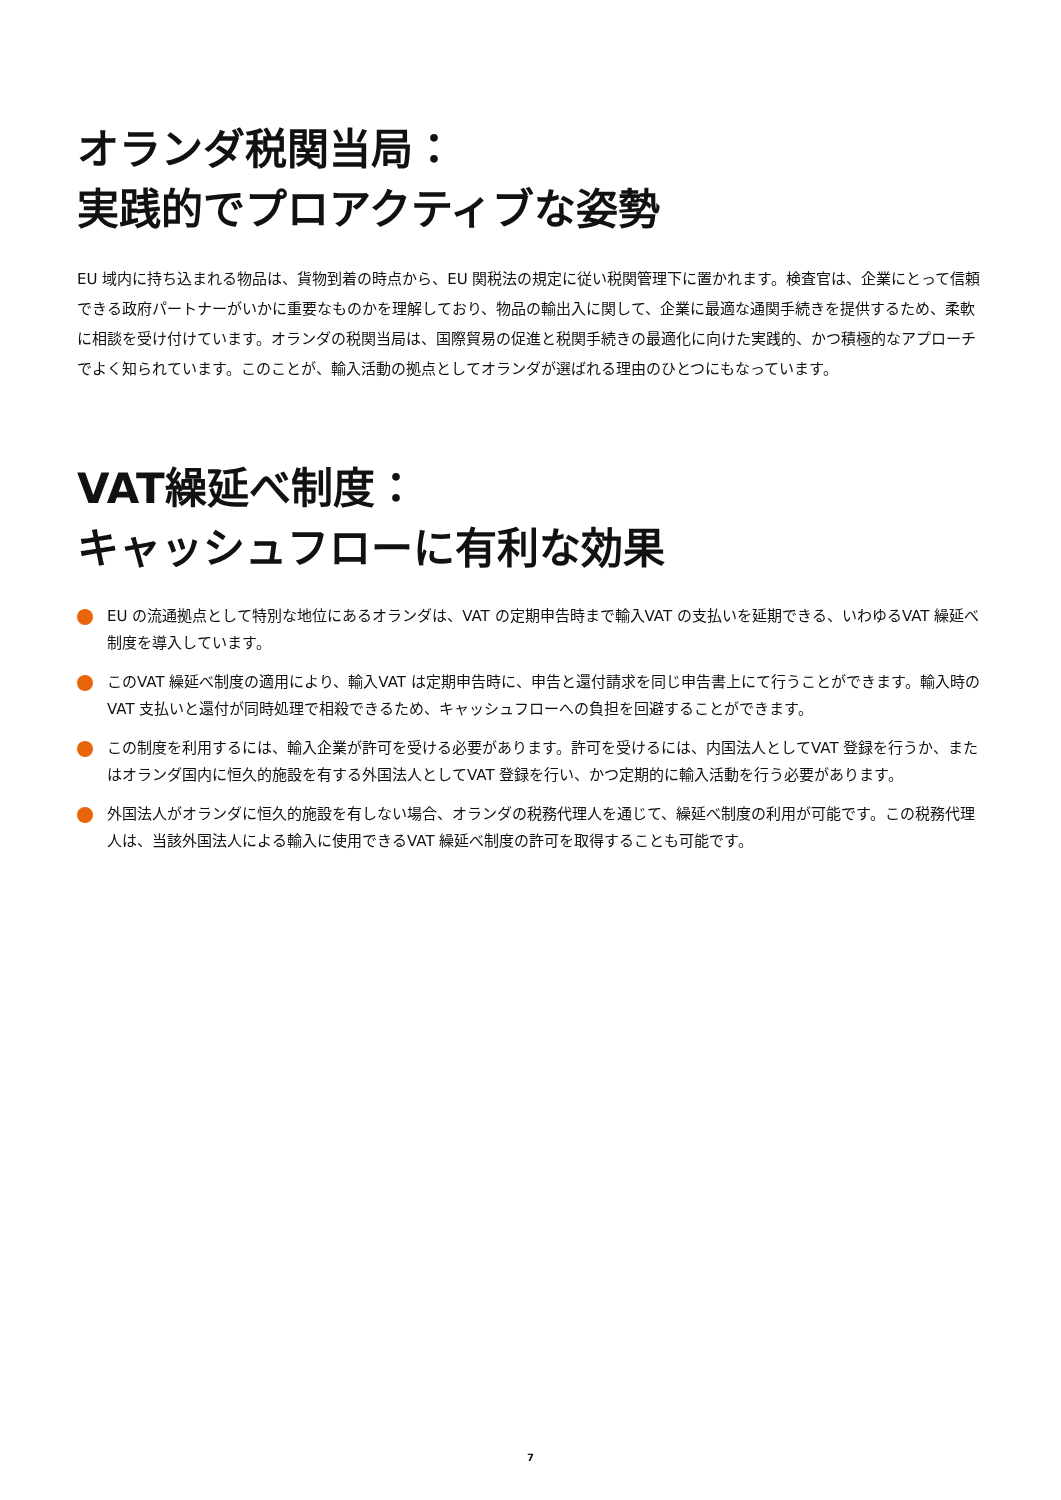オランダ税関当局：
実践的でプロアクティブな姿勢
EU 域内に持ち込まれる物品は、貨物到着の時点から、EU 関税法の規定に従い税関管理下に置かれます。検査官は、企業にとって信頼できる政府パートナーがいかに重要なものかを理解しており、物品の輸出入に関して、企業に最適な通関手続きを提供するため、柔軟に相談を受け付けています。オランダの税関当局は、国際貿易の促進と税関手続きの最適化に向けた実践的、かつ積極的なアプローチでよく知られています。このことが、輸入活動の拠点としてオランダが選ばれる理由のひとつにもなっています。
VAT繰延べ制度：
キャッシュフローに有利な効果
EU の流通拠点として特別な地位にあるオランダは、VAT の定期申告時まで輸入VAT の支払いを延期できる、いわゆるVAT 繰延べ制度を導入しています。
このVAT 繰延べ制度の適用により、輸入VAT は定期申告時に、申告と還付請求を同じ申告書上にて行うことができます。輸入時のVAT 支払いと還付が同時処理で相殺できるため、キャッシュフローへの負担を回避することができます。
この制度を利用するには、輸入企業が許可を受ける必要があります。許可を受けるには、内国法人としてVAT 登録を行うか、またはオランダ国内に恒久的施設を有する外国法人としてVAT 登録を行い、かつ定期的に輸入活動を行う必要があります。
外国法人がオランダに恒久的施設を有しない場合、オランダの税務代理人を通じて、繰延べ制度の利用が可能です。この税務代理人は、当該外国法人による輸入に使用できるVAT 繰延べ制度の許可を取得することも可能です。
7